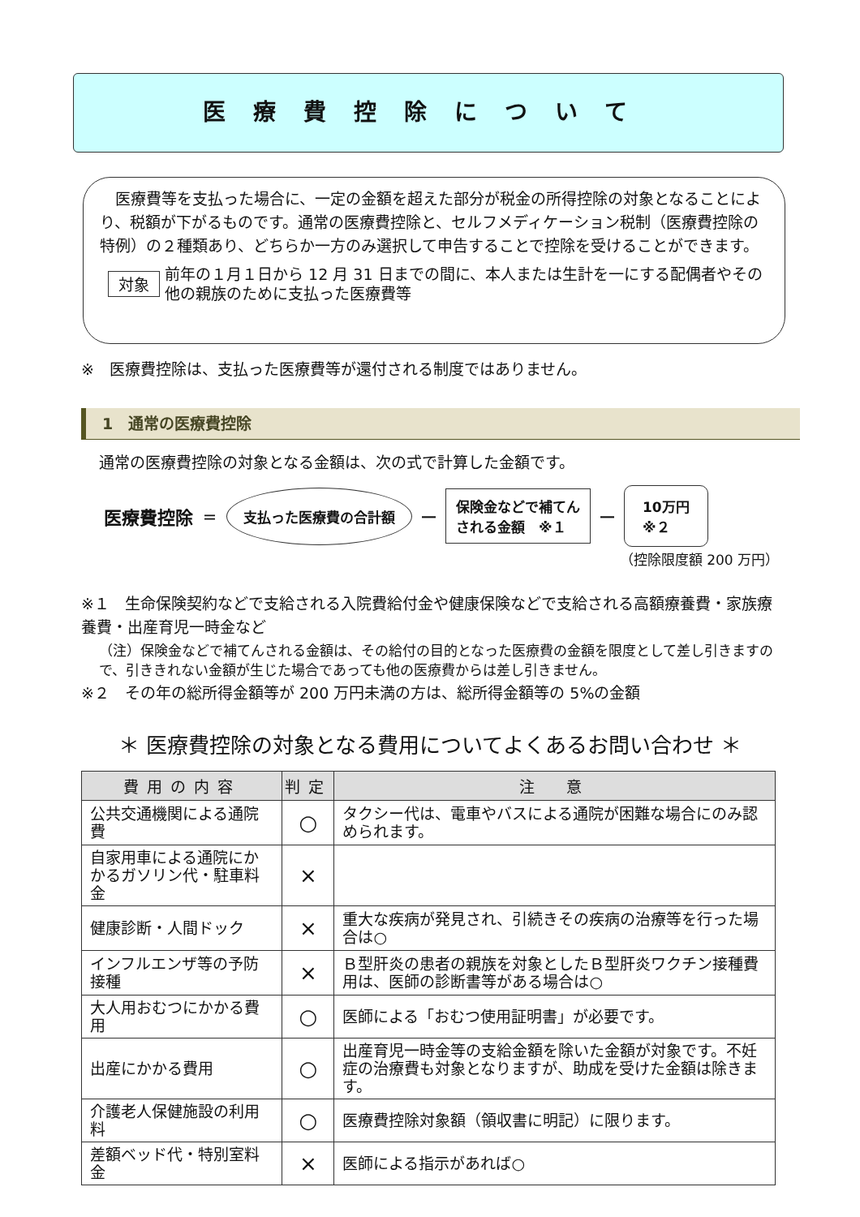医療費控除について
医療費等を支払った場合に、一定の金額を超えた部分が税金の所得控除の対象となることにより、税額が下がるものです。通常の医療費控除と、セルフメディケーション税制（医療費控除の特例）の２種類あり、どちらか一方のみ選択して申告することで控除を受けることができます。
対象 前年の１月１日から 12 月 31 日までの間に、本人または生計を一にする配偶者やその他の親族のために支払った医療費等
※　医療費控除は、支払った医療費等が還付される制度ではありません。
1　通常の医療費控除
通常の医療費控除の対象となる金額は、次の式で計算した金額です。
医療費控除 ＝ 支払った医療費の合計額 ― 保険金などで補てん
される金額　※１ ― 10万円
※２
（控除限度額 200 万円）
※１　生命保険契約などで支給される入院費給付金や健康保険などで支給される高額療養費・家族療養費・出産育児一時金など
（注）保険金などで補てんされる金額は、その給付の目的となった医療費の金額を限度として差し引きますので、引ききれない金額が生じた場合であっても他の医療費からは差し引きません。
※２　その年の総所得金額等が 200 万円未満の方は、総所得金額等の 5%の金額
＊ 医療費控除の対象となる費用についてよくあるお問い合わせ ＊
| 費用の内容 | 判定 | 注 意 |
| --- | --- | --- |
| 公共交通機関による通院費 | ○ | タクシー代は、電車やバスによる通院が困難な場合にのみ認められます。 |
| 自家用車による通院にかかるガソリン代・駐車料金 | × | |
| 健康診断・人間ドック | × | 重大な疾病が発見され、引続きその疾病の治療等を行った場合は○ |
| インフルエンザ等の予防接種 | × | Ｂ型肝炎の患者の親族を対象としたＢ型肝炎ワクチン接種費用は、医師の診断書等がある場合は○ |
| 大人用おむつにかかる費用 | ○ | 医師による「おむつ使用証明書」が必要です。 |
| 出産にかかる費用 | ○ | 出産育児一時金等の支給金額を除いた金額が対象です。不妊症の治療費も対象となりますが、助成を受けた金額は除きます。 |
| 介護老人保健施設の利用料 | ○ | 医療費控除対象額（領収書に明記）に限ります。 |
| 差額ベッド代・特別室料金 | × | 医師による指示があれば○ |